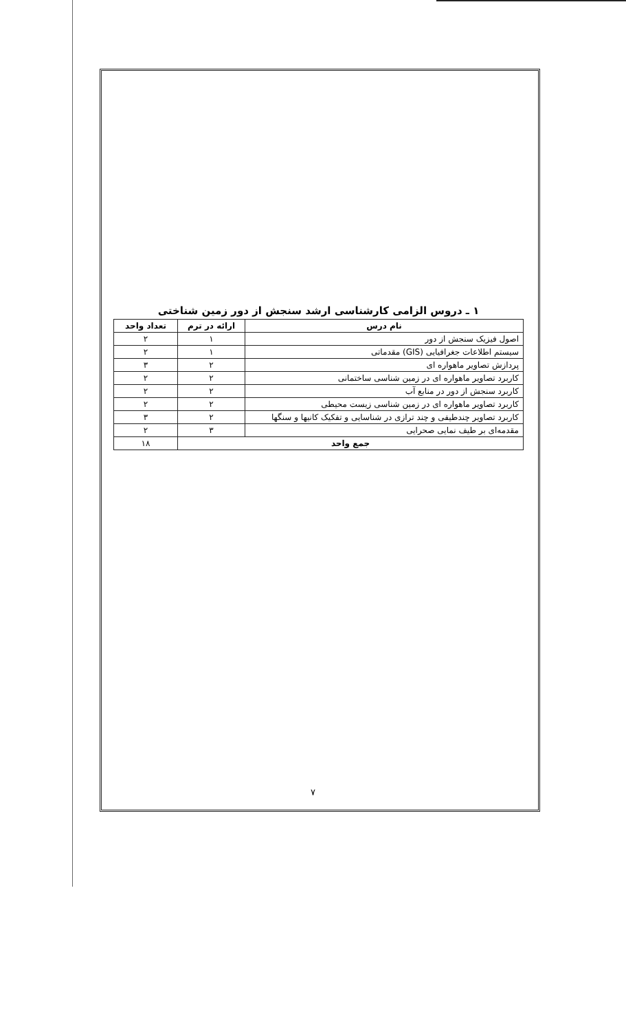۱ ـ دروس الزامی کارشناسی ارشد سنجش از دور زمین شناختی
| نام درس | ارائه در ترم | تعداد واحد |
| --- | --- | --- |
| اصول فیزیک سنجش از دور | ۱ | ۲ |
| سیستم اطلاعات جغرافیایی (GIS) مقدماتی | ۱ | ۲ |
| پردازش تصاویر ماهواره ای | ۲ | ۳ |
| کاربرد تصاویر ماهواره ای در زمین شناسی ساختمانی | ۲ | ۲ |
| کاربرد سنجش از دور در منابع آب | ۲ | ۲ |
| کاربرد تصاویر ماهواره ای در زمین شناسی زیست محیطی | ۲ | ۲ |
| کاربرد تصاویر چندطیفی و چند ترازی در شناسایی و تفکیک کانیها و سنگها | ۲ | ۳ |
| مقدمه‌ای بر طیف نمایی صحرایی | ۳ | ۲ |
| جمع واحد | | ۱۸ |
۷